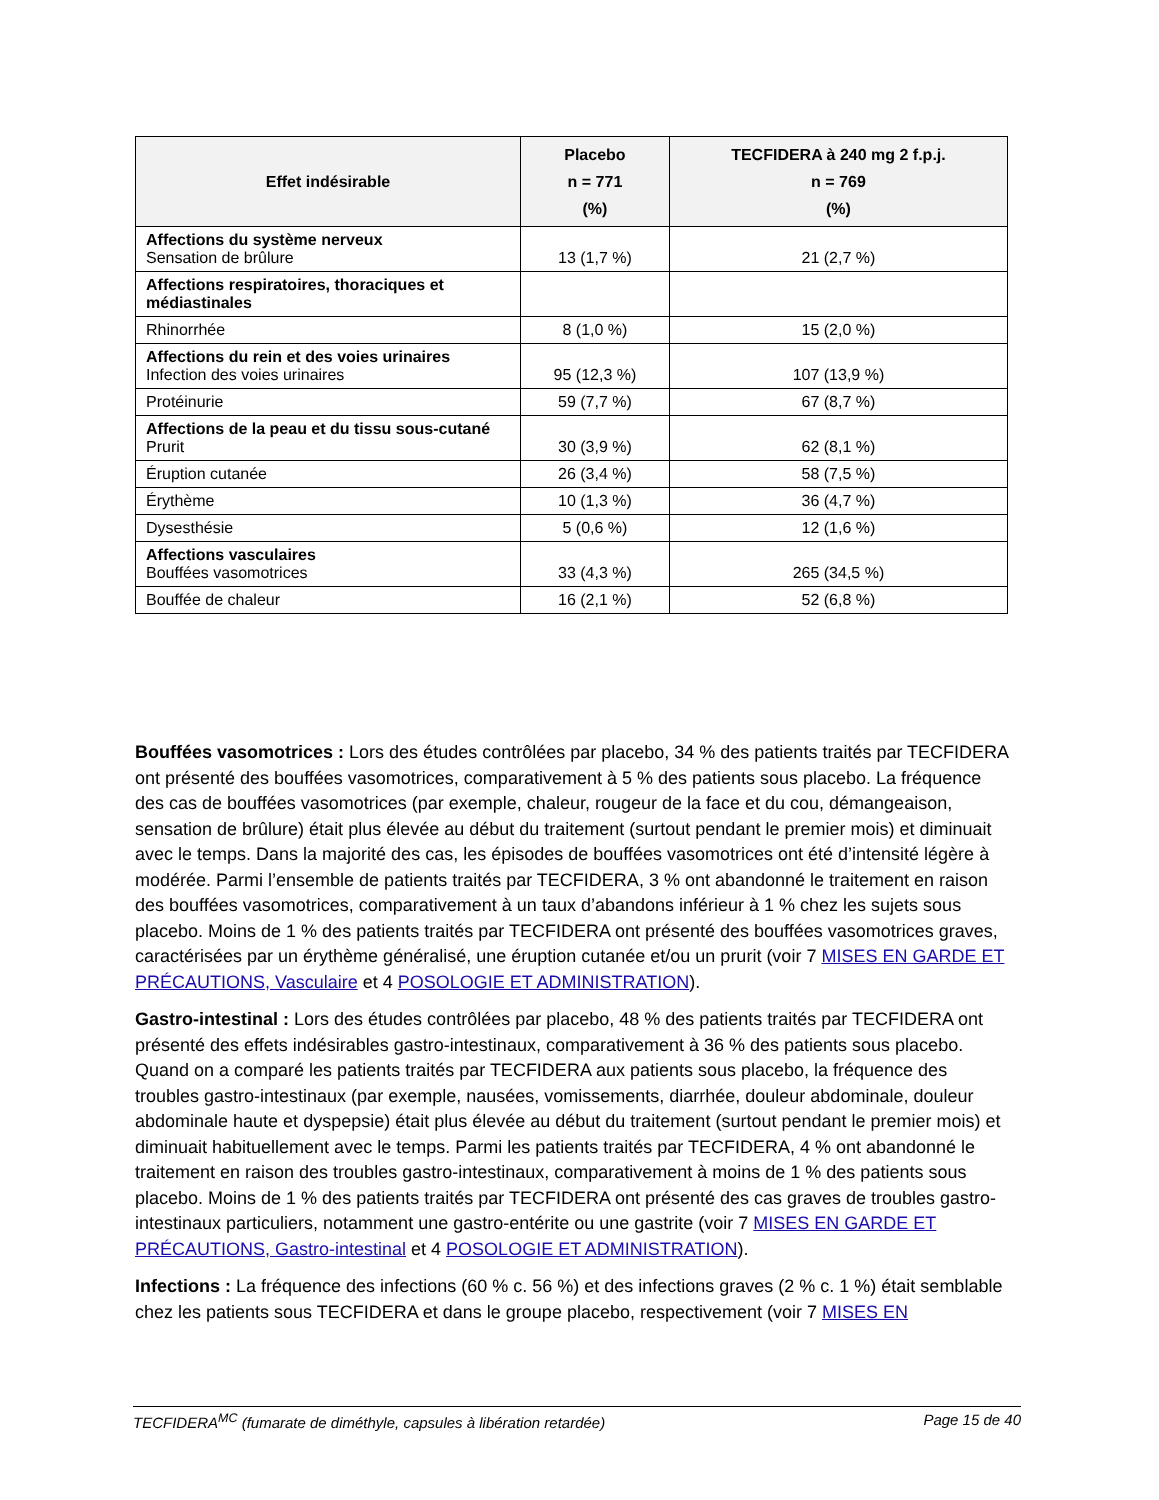| Effet indésirable | Placebo n = 771 (%) | TECFIDERA à 240 mg 2 f.p.j. n = 769 (%) |
| --- | --- | --- |
| Affections du système nerveux Sensation de brûlure | 13 (1,7 %) | 21 (2,7 %) |
| Affections respiratoires, thoraciques et médiastinales | | |
| Rhinorrhée | 8 (1,0 %) | 15 (2,0 %) |
| Affections du rein et des voies urinaires Infection des voies urinaires | 95 (12,3 %) | 107 (13,9 %) |
| Protéinurie | 59 (7,7 %) | 67 (8,7 %) |
| Affections de la peau et du tissu sous-cutané Prurit | 30 (3,9 %) | 62 (8,1 %) |
| Éruption cutanée | 26 (3,4 %) | 58 (7,5 %) |
| Érythème | 10 (1,3 %) | 36 (4,7 %) |
| Dysesthésie | 5 (0,6 %) | 12 (1,6 %) |
| Affections vasculaires Bouffées vasomotrices | 33 (4,3 %) | 265 (34,5 %) |
| Bouffée de chaleur | 16 (2,1 %) | 52 (6,8 %) |
Bouffées vasomotrices : Lors des études contrôlées par placebo, 34 % des patients traités par TECFIDERA ont présenté des bouffées vasomotrices, comparativement à 5 % des patients sous placebo. La fréquence des cas de bouffées vasomotrices (par exemple, chaleur, rougeur de la face et du cou, démangeaison, sensation de brûlure) était plus élevée au début du traitement (surtout pendant le premier mois) et diminuait avec le temps. Dans la majorité des cas, les épisodes de bouffées vasomotrices ont été d’intensité légère à modérée. Parmi l’ensemble de patients traités par TECFIDERA, 3 % ont abandonné le traitement en raison des bouffées vasomotrices, comparativement à un taux d’abandons inférieur à 1 % chez les sujets sous placebo. Moins de 1 % des patients traités par TECFIDERA ont présenté des bouffées vasomotrices graves, caractérisées par un érythème généralisé, une éruption cutanée et/ou un prurit (voir 7 MISES EN GARDE ET PRÉCAUTIONS, Vasculaire et 4 POSOLOGIE ET ADMINISTRATION).
Gastro-intestinal : Lors des études contrôlées par placebo, 48 % des patients traités par TECFIDERA ont présenté des effets indésirables gastro-intestinaux, comparativement à 36 % des patients sous placebo. Quand on a comparé les patients traités par TECFIDERA aux patients sous placebo, la fréquence des troubles gastro-intestinaux (par exemple, nausées, vomissements, diarrhée, douleur abdominale, douleur abdominale haute et dyspepsie) était plus élevée au début du traitement (surtout pendant le premier mois) et diminuait habituellement avec le temps. Parmi les patients traités par TECFIDERA, 4 % ont abandonné le traitement en raison des troubles gastro-intestinaux, comparativement à moins de 1 % des patients sous placebo. Moins de 1 % des patients traités par TECFIDERA ont présenté des cas graves de troubles gastro-intestinaux particuliers, notamment une gastro-entérite ou une gastrite (voir 7 MISES EN GARDE ET PRÉCAUTIONS, Gastro-intestinal et 4 POSOLOGIE ET ADMINISTRATION).
Infections : La fréquence des infections (60 % c. 56 %) et des infections graves (2 % c. 1 %) était semblable chez les patients sous TECFIDERA et dans le groupe placebo, respectivement (voir 7 MISES EN
TECFIDERA<sup>MC</sup> (fumarate de diméthyle, capsules à libération retardée) Page 15 de 40